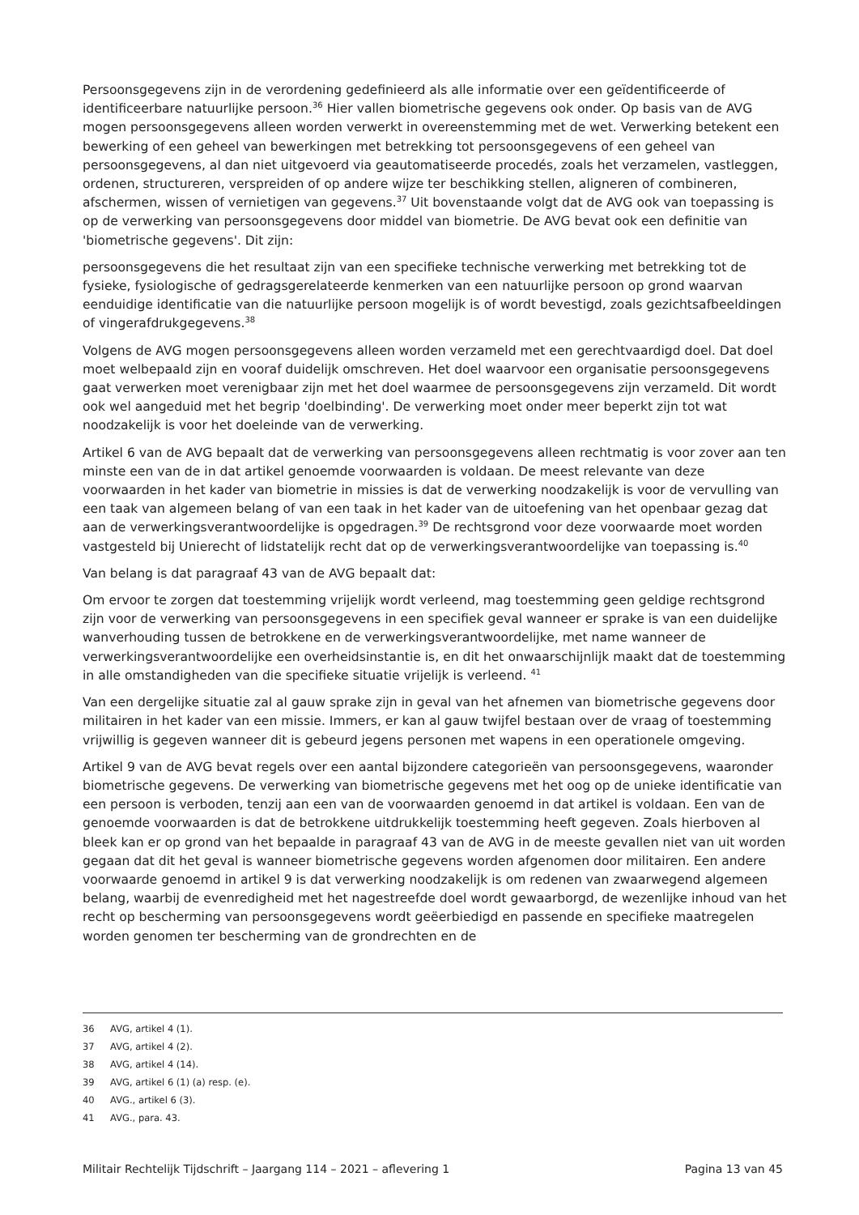Persoonsgegevens zijn in de verordening gedefinieerd als alle informatie over een geïdentificeerde of identificeerbare natuurlijke persoon.<sup>36</sup> Hier vallen biometrische gegevens ook onder. Op basis van de AVG mogen persoonsgegevens alleen worden verwerkt in overeenstemming met de wet. Verwerking betekent een bewerking of een geheel van bewerkingen met betrekking tot persoonsgegevens of een geheel van persoonsgegevens, al dan niet uitgevoerd via geautomatiseerde procedés, zoals het verzamelen, vastleggen, ordenen, structureren, verspreiden of op andere wijze ter beschikking stellen, aligneren of combineren, afschermen, wissen of vernietigen van gegevens.<sup>37</sup> Uit bovenstaande volgt dat de AVG ook van toepassing is op de verwerking van persoonsgegevens door middel van biometrie. De AVG bevat ook een definitie van 'biometrische gegevens'. Dit zijn:
persoonsgegevens die het resultaat zijn van een specifieke technische verwerking met betrekking tot de fysieke, fysiologische of gedragsgerelateerde kenmerken van een natuurlijke persoon op grond waarvan eenduidige identificatie van die natuurlijke persoon mogelijk is of wordt bevestigd, zoals gezichtsafbeeldingen of vingerafdrukgegevens.<sup>38</sup>
Volgens de AVG mogen persoonsgegevens alleen worden verzameld met een gerechtvaardigd doel. Dat doel moet welbepaald zijn en vooraf duidelijk omschreven. Het doel waarvoor een organisatie persoonsgegevens gaat verwerken moet verenigbaar zijn met het doel waarmee de persoonsgegevens zijn verzameld. Dit wordt ook wel aangeduid met het begrip 'doelbinding'. De verwerking moet onder meer beperkt zijn tot wat noodzakelijk is voor het doeleinde van de verwerking.
Artikel 6 van de AVG bepaalt dat de verwerking van persoonsgegevens alleen rechtmatig is voor zover aan ten minste een van de in dat artikel genoemde voorwaarden is voldaan. De meest relevante van deze voorwaarden in het kader van biometrie in missies is dat de verwerking noodzakelijk is voor de vervulling van een taak van algemeen belang of van een taak in het kader van de uitoefening van het openbaar gezag dat aan de verwerkingsverantwoordelijke is opgedragen.<sup>39</sup> De rechtsgrond voor deze voorwaarde moet worden vastgesteld bij Unierecht of lidstatelijk recht dat op de verwerkingsverantwoordelijke van toepassing is.<sup>40</sup>
Van belang is dat paragraaf 43 van de AVG bepaalt dat:
Om ervoor te zorgen dat toestemming vrijelijk wordt verleend, mag toestemming geen geldige rechtsgrond zijn voor de verwerking van persoonsgegevens in een specifiek geval wanneer er sprake is van een duidelijke wanverhouding tussen de betrokkene en de verwerkingsverantwoordelijke, met name wanneer de verwerkingsverantwoordelijke een overheidsinstantie is, en dit het onwaarschijnlijk maakt dat de toestemming in alle omstandigheden van die specifieke situatie vrijelijk is verleend. <sup>41</sup>
Van een dergelijke situatie zal al gauw sprake zijn in geval van het afnemen van biometrische gegevens door militairen in het kader van een missie. Immers, er kan al gauw twijfel bestaan over de vraag of toestemming vrijwillig is gegeven wanneer dit is gebeurd jegens personen met wapens in een operationele omgeving.
Artikel 9 van de AVG bevat regels over een aantal bijzondere categorieën van persoonsgegevens, waaronder biometrische gegevens. De verwerking van biometrische gegevens met het oog op de unieke identificatie van een persoon is verboden, tenzij aan een van de voorwaarden genoemd in dat artikel is voldaan. Een van de genoemde voorwaarden is dat de betrokkene uitdrukkelijk toestemming heeft gegeven. Zoals hierboven al bleek kan er op grond van het bepaalde in paragraaf 43 van de AVG in de meeste gevallen niet van uit worden gegaan dat dit het geval is wanneer biometrische gegevens worden afgenomen door militairen. Een andere voorwaarde genoemd in artikel 9 is dat verwerking noodzakelijk is om redenen van zwaarwegend algemeen belang, waarbij de evenredigheid met het nagestreefde doel wordt gewaarborgd, de wezenlijke inhoud van het recht op bescherming van persoonsgegevens wordt geëerbiedigd en passende en specifieke maatregelen worden genomen ter bescherming van de grondrechten en de
36 AVG, artikel 4 (1).
37 AVG, artikel 4 (2).
38 AVG, artikel 4 (14).
39 AVG, artikel 6 (1) (a) resp. (e).
40 AVG., artikel 6 (3).
41 AVG., para. 43.
Militair Rechtelijk Tijdschrift – Jaargang 114 – 2021 – aflevering 1 Pagina 13 van 45